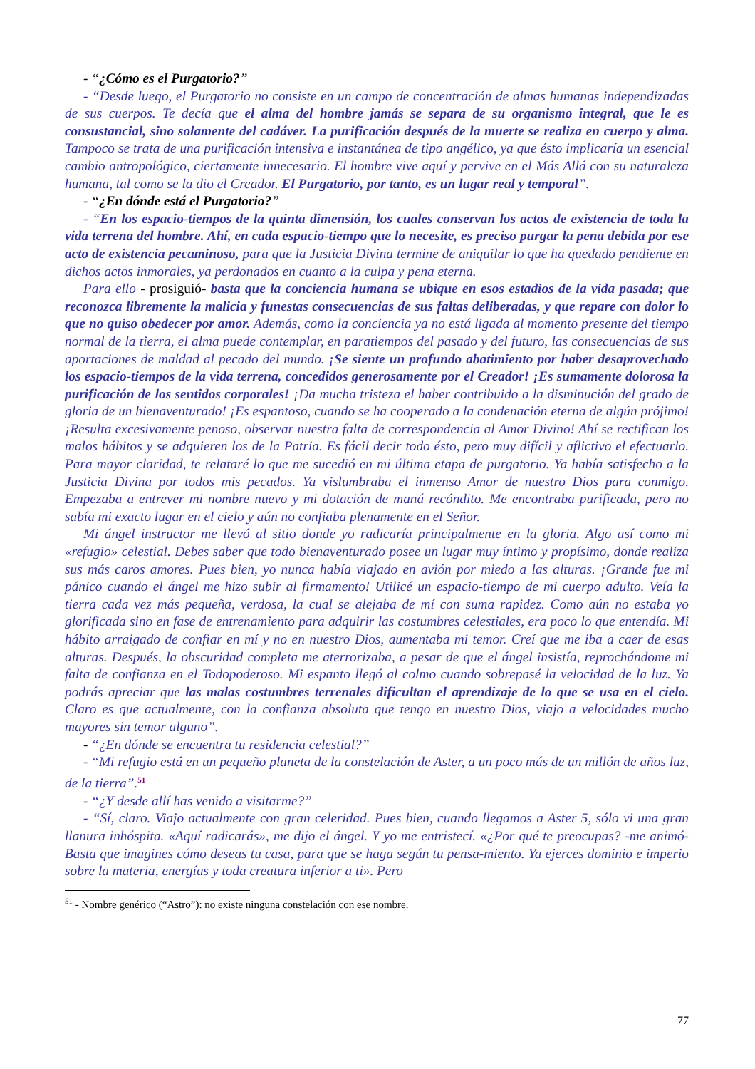- “¿Cómo es el Purgatorio?”
- “Desde luego, el Purgatorio no consiste en un campo de concentración de almas humanas independizadas de sus cuerpos. Te decía que el alma del hombre jamás se separa de su organismo integral, que le es consustancial, sino solamente del cadáver. La purificación después de la muerte se realiza en cuerpo y alma. Tampoco se trata de una purificación intensiva e instantánea de tipo angélico, ya que ésto implicaría un esencial cambio antropológico, ciertamente innecesario. El hombre vive aquí y pervive en el Más Allá con su naturaleza humana, tal como se la dio el Creador. El Purgatorio, por tanto, es un lugar real y temporal”.
- “¿En dónde está el Purgatorio?”
- “En los espacio-tiempos de la quinta dimensión, los cuales conservan los actos de existencia de toda la vida terrena del hombre. Ahí, en cada espacio-tiempo que lo necesite, es preciso purgar la pena debida por ese acto de existencia pecaminoso, para que la Justicia Divina termine de aniquilar lo que ha quedado pendiente en dichos actos inmorales, ya perdonados en cuanto a la culpa y pena eterna.
Para ello - prosiguió- basta que la conciencia humana se ubique en esos estadios de la vida pasada; que reconozca libremente la malicia y funestas consecuencias de sus faltas deliberadas, y que repare con dolor lo que no quiso obedecer por amor. Además, como la conciencia ya no está ligada al momento presente del tiempo normal de la tierra, el alma puede contemplar, en paratiempos del pasado y del futuro, las consecuencias de sus aportaciones de maldad al pecado del mundo. ¡Se siente un profundo abatimiento por haber desaprovechado los espacio-tiempos de la vida terrena, concedidos generosamente por el Creador! ¡Es sumamente dolorosa la purificación de los sentidos corporales! ¡Da mucha tristeza el haber contribuido a la disminución del grado de gloria de un bienaventurado! ¡Es espantoso, cuando se ha cooperado a la condenación eterna de algún prójimo! ¡Resulta excesivamente penoso, observar nuestra falta de correspondencia al Amor Divino! Ahí se rectifican los malos hábitos y se adquieren los de la Patria. Es fácil decir todo ésto, pero muy difícil y aflictivo el efectuarlo. Para mayor claridad, te relataré lo que me sucedió en mi última etapa de purgatorio. Ya había satisfecho a la Justicia Divina por todos mis pecados. Ya vislumbraba el inmenso Amor de nuestro Dios para conmigo. Empezaba a entrever mi nombre nuevo y mi dotación de maná recóndito. Me encontraba purificada, pero no sabía mi exacto lugar en el cielo y aún no confiaba plenamente en el Señor.
Mi ángel instructor me llevó al sitio donde yo radicaría principalmente en la gloria. Algo así como mi «refugio» celestial. Debes saber que todo bienaventurado posee un lugar muy íntimo y propísimo, donde realiza sus más caros amores. Pues bien, yo nunca había viajado en avión por miedo a las alturas. ¡Grande fue mi pánico cuando el ángel me hizo subir al firmamento! Utilicé un espacio-tiempo de mi cuerpo adulto. Veía la tierra cada vez más pequeña, verdosa, la cual se alejaba de mí con suma rapidez. Como aún no estaba yo glorificada sino en fase de entrenamiento para adquirir las costumbres celestiales, era poco lo que entendía. Mi hábito arraigado de confiar en mí y no en nuestro Dios, aumentaba mi temor. Creí que me iba a caer de esas alturas. Después, la obscuridad completa me aterrorizaba, a pesar de que el ángel insistía, reprochándome mi falta de confianza en el Todopoderoso. Mi espanto llegó al colmo cuando sobrepasé la velocidad de la luz. Ya podrás apreciar que las malas costumbres terrenales dificultan el aprendizaje de lo que se usa en el cielo. Claro es que actualmente, con la confianza absoluta que tengo en nuestro Dios, viajo a velocidades mucho mayores sin temor alguno”.
- “¿En dónde se encuentra tu residencia celestial?”
- “Mi refugio está en un pequeño planeta de la constelación de Aster, a un poco más de un millón de años luz, de la tierra”.<sup>51</sup>
- “¿Y desde allí has venido a visitarme?”
- “Sí, claro. Viajo actualmente con gran celeridad. Pues bien, cuando llegamos a Aster 5, sólo vi una gran llanura inhóspita. «Aquí radicarás», me dijo el ángel. Y yo me entristecí. «¿Por qué te preocupas? -me animó- Basta que imagines cómo deseas tu casa, para que se haga según tu pensa-miento. Ya ejerces dominio e imperio sobre la materia, energías y toda creatura inferior a ti». Pero
<sup>51</sup> - Nombre genérico (“Astro”): no existe ninguna constelación con ese nombre.
77